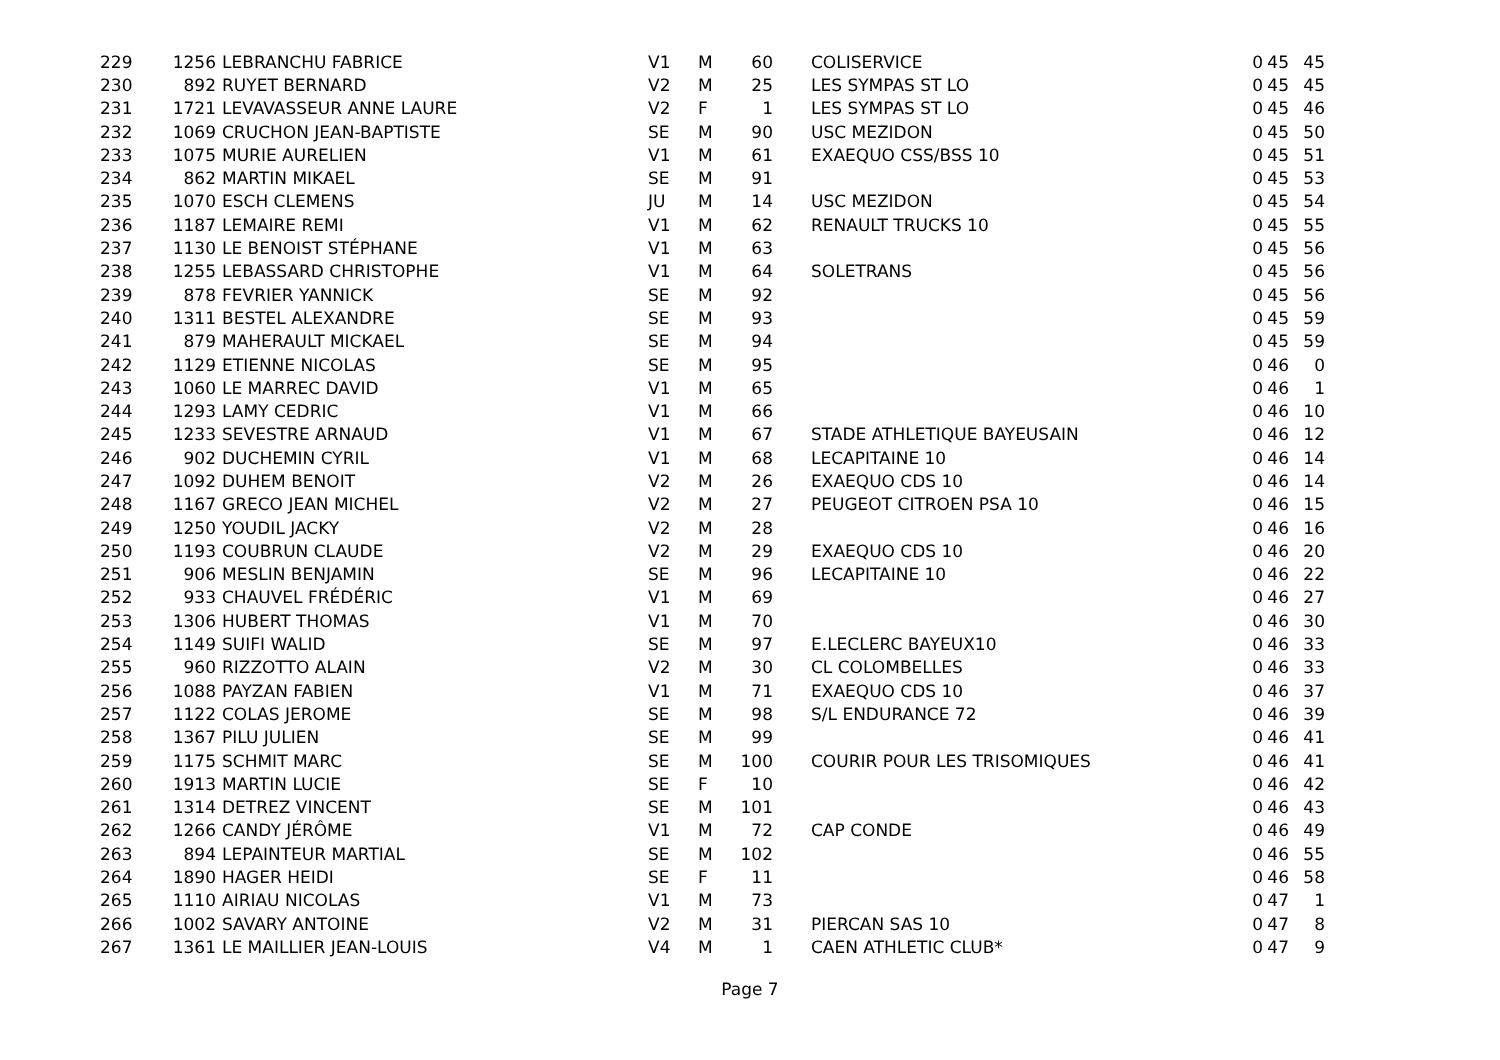| 229 | 1256 | LEBRANCHU FABRICE | V1 | M | 60 | COLISERVICE | 0 | 45 | 45 |
| 230 | 892 | RUYET BERNARD | V2 | M | 25 | LES SYMPAS ST LO | 0 | 45 | 45 |
| 231 | 1721 | LEVAVASSEUR ANNE LAURE | V2 | F | 1 | LES SYMPAS ST LO | 0 | 45 | 46 |
| 232 | 1069 | CRUCHON JEAN-BAPTISTE | SE | M | 90 | USC MEZIDON | 0 | 45 | 50 |
| 233 | 1075 | MURIE AURELIEN | V1 | M | 61 | EXAEQUO CSS/BSS 10 | 0 | 45 | 51 |
| 234 | 862 | MARTIN MIKAEL | SE | M | 91 | | 0 | 45 | 53 |
| 235 | 1070 | ESCH CLEMENS | JU | M | 14 | USC MEZIDON | 0 | 45 | 54 |
| 236 | 1187 | LEMAIRE REMI | V1 | M | 62 | RENAULT TRUCKS 10 | 0 | 45 | 55 |
| 237 | 1130 | LE BENOIST STÉPHANE | V1 | M | 63 | | 0 | 45 | 56 |
| 238 | 1255 | LEBASSARD CHRISTOPHE | V1 | M | 64 | SOLETRANS | 0 | 45 | 56 |
| 239 | 878 | FEVRIER YANNICK | SE | M | 92 | | 0 | 45 | 56 |
| 240 | 1311 | BESTEL ALEXANDRE | SE | M | 93 | | 0 | 45 | 59 |
| 241 | 879 | MAHERAULT MICKAEL | SE | M | 94 | | 0 | 45 | 59 |
| 242 | 1129 | ETIENNE NICOLAS | SE | M | 95 | | 0 | 46 | 0 |
| 243 | 1060 | LE MARREC DAVID | V1 | M | 65 | | 0 | 46 | 1 |
| 244 | 1293 | LAMY CEDRIC | V1 | M | 66 | | 0 | 46 | 10 |
| 245 | 1233 | SEVESTRE ARNAUD | V1 | M | 67 | STADE ATHLETIQUE BAYEUSAIN | 0 | 46 | 12 |
| 246 | 902 | DUCHEMIN CYRIL | V1 | M | 68 | LECAPITAINE 10 | 0 | 46 | 14 |
| 247 | 1092 | DUHEM BENOIT | V2 | M | 26 | EXAEQUO CDS 10 | 0 | 46 | 14 |
| 248 | 1167 | GRECO JEAN MICHEL | V2 | M | 27 | PEUGEOT CITROEN PSA 10 | 0 | 46 | 15 |
| 249 | 1250 | YOUDIL JACKY | V2 | M | 28 | | 0 | 46 | 16 |
| 250 | 1193 | COUBRUN CLAUDE | V2 | M | 29 | EXAEQUO CDS 10 | 0 | 46 | 20 |
| 251 | 906 | MESLIN BENJAMIN | SE | M | 96 | LECAPITAINE 10 | 0 | 46 | 22 |
| 252 | 933 | CHAUVEL FRÉDÉRIC | V1 | M | 69 | | 0 | 46 | 27 |
| 253 | 1306 | HUBERT THOMAS | V1 | M | 70 | | 0 | 46 | 30 |
| 254 | 1149 | SUIFI WALID | SE | M | 97 | E.LECLERC BAYEUX10 | 0 | 46 | 33 |
| 255 | 960 | RIZZOTTO ALAIN | V2 | M | 30 | CL COLOMBELLES | 0 | 46 | 33 |
| 256 | 1088 | PAYZAN FABIEN | V1 | M | 71 | EXAEQUO CDS 10 | 0 | 46 | 37 |
| 257 | 1122 | COLAS JEROME | SE | M | 98 | S/L ENDURANCE 72 | 0 | 46 | 39 |
| 258 | 1367 | PILU JULIEN | SE | M | 99 | | 0 | 46 | 41 |
| 259 | 1175 | SCHMIT MARC | SE | M | 100 | COURIR POUR LES TRISOMIQUES | 0 | 46 | 41 |
| 260 | 1913 | MARTIN LUCIE | SE | F | 10 | | 0 | 46 | 42 |
| 261 | 1314 | DETREZ VINCENT | SE | M | 101 | | 0 | 46 | 43 |
| 262 | 1266 | CANDY JÉRÔME | V1 | M | 72 | CAP CONDE | 0 | 46 | 49 |
| 263 | 894 | LEPAINTEUR MARTIAL | SE | M | 102 | | 0 | 46 | 55 |
| 264 | 1890 | HAGER HEIDI | SE | F | 11 | | 0 | 46 | 58 |
| 265 | 1110 | AIRIAU NICOLAS | V1 | M | 73 | | 0 | 47 | 1 |
| 266 | 1002 | SAVARY ANTOINE | V2 | M | 31 | PIERCAN SAS 10 | 0 | 47 | 8 |
| 267 | 1361 | LE MAILLIER JEAN-LOUIS | V4 | M | 1 | CAEN ATHLETIC CLUB* | 0 | 47 | 9 |
Page 7